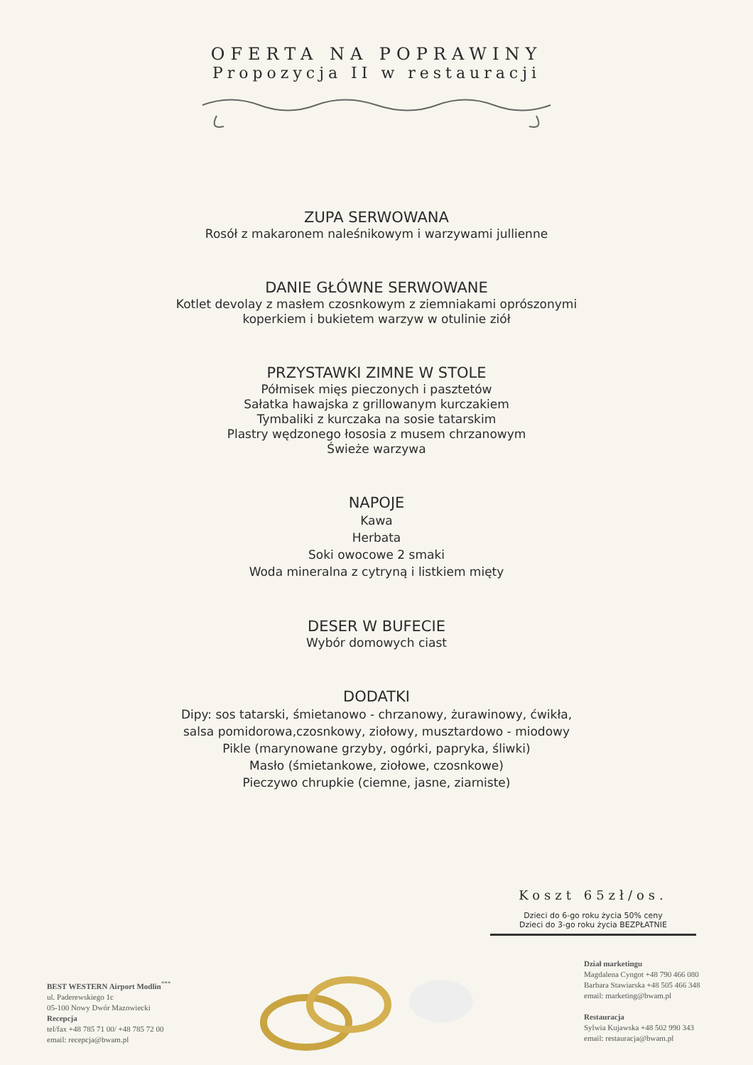OFERTA NA POPRAWINY
Propozycja II w restauracji
ZUPA SERWOWANA
Rosół z makaronem naleśnikowym i warzywami jullienne
DANIE GŁÓWNE SERWOWANE
Kotlet devolay z masłem czosnkowym z ziemniakami oprószonymi
koperkiem i bukietem warzyw w otulinie ziół
PRZYSTAWKI ZIMNE W STOLE
Półmisek mięs pieczonych i pasztetów
Sałatka hawajska z grillowanym kurczakiem
Tymbaliki z kurczaka na sosie tatarskim
Plastry wędzonego łososia z musem chrzanowym
Świeże warzywa
NAPOJE
Kawa
Herbata
Soki owocowe 2 smaki
Woda mineralna z cytryną i listkiem mięty
DESER W BUFECIE
Wybór domowych ciast
DODATKI
Dipy: sos tatarski, śmietanowo - chrzanowy, żurawinowy, ćwikła,
salsa pomidorowa,czosnkowy, ziołowy, musztardowo - miodowy
Pikle (marynowane grzyby, ogórki, papryka, śliwki)
Masło (śmietankowe, ziołowe, czosnkowe)
Pieczywo chrupkie (ciemne, jasne, ziarniste)
Koszt 65zł/os.
Dzieci do 6-go roku życia 50% ceny
Dzieci do 3-go roku życia BEZPŁATNIE
BEST WESTERN Airport Modlin<sup>***</sup>
ul. Paderewskiego 1c
05-100 Nowy Dwór Mazowiecki
Recepcja
tel/fax +48 785 71 00/ +48 785 72 00
email: recepcja@bwam.pl
Dział marketingu
Magdalena Cyngot +48 790 466 080
Barbara Stawiarska +48 505 466 348
email: marketing@bwam.pl
Restauracja
Sylwia Kujawska +48 502 990 343
email: restauracja@bwam.pl